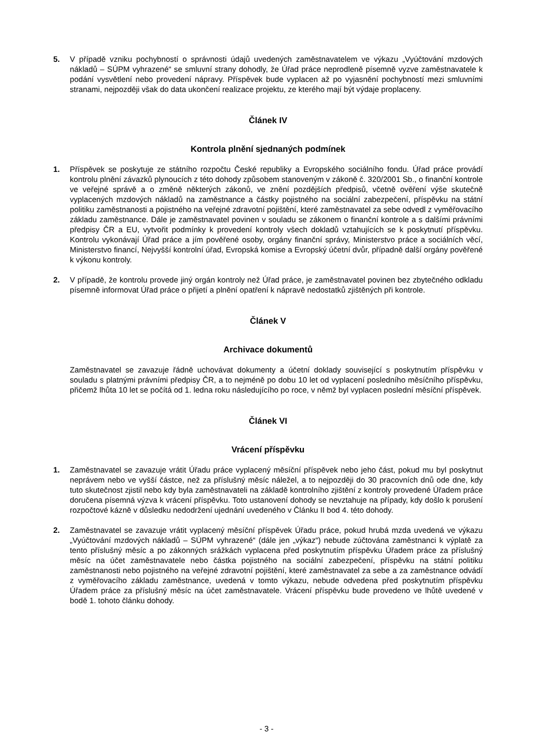5. V případě vzniku pochybností o správnosti údajů uvedených zaměstnavatelem ve výkazu „Vyúčtování mzdových nákladů – SÚPM vyhrazené“ se smluvní strany dohodly, že Úřad práce neprodleně písemně vyzve zaměstnavatele k podání vysvětlení nebo provedení nápravy. Příspěvek bude vyplacen až po vyjasnění pochybností mezi smluvními stranami, nejpozději však do data ukončení realizace projektu, ze kterého mají být výdaje proplaceny.
Článek IV
Kontrola plnění sjednaných podmínek
1. Příspěvek se poskytuje ze státního rozpočtu České republiky a Evropského sociálního fondu. Úřad práce provádí kontrolu plnění závazků plynoucích z této dohody způsobem stanoveným v zákoně č. 320/2001 Sb., o finanční kontrole ve veřejné správě a o změně některých zákonů, ve znění pozdějších předpisů, včetně ověření výše skutečně vyplacených mzdových nákladů na zaměstnance a částky pojistného na sociální zabezpečení, příspěvku na státní politiku zaměstnanosti a pojistného na veřejné zdravotní pojištění, které zaměstnavatel za sebe odvedl z vyměřovacího základu zaměstnance. Dále je zaměstnavatel povinen v souladu se zákonem o finanční kontrole a s dalšími právními předpisy ČR a EU, vytvořit podmínky k provedení kontroly všech dokladů vztahujících se k poskytnutí příspěvku. Kontrolu vykonávají Úřad práce a jím pověřené osoby, orgány finanční správy, Ministerstvo práce a sociálních věcí, Ministerstvo financí, Nejvyšší kontrolní úřad, Evropská komise a Evropský účetní dvůr, případně další orgány pověřené k výkonu kontroly.
2. V případě, že kontrolu provede jiný orgán kontroly než Úřad práce, je zaměstnavatel povinen bez zbytečného odkladu písemně informovat Úřad práce o přijetí a plnění opatření k nápravě nedostatků zjištěných při kontrole.
Článek V
Archivace dokumentů
Zaměstnavatel se zavazuje řádně uchovávat dokumenty a účetní doklady související s poskytnutím příspěvku v souladu s platnými právními předpisy ČR, a to nejméně po dobu 10 let od vyplacení posledního měsíčního příspěvku, přičemž lhůta 10 let se počítá od 1. ledna roku následujícího po roce, v němž byl vyplacen poslední měsíční příspěvek.
Článek VI
Vrácení příspěvku
1. Zaměstnavatel se zavazuje vrátit Úřadu práce vyplacený měsíční příspěvek nebo jeho část, pokud mu byl poskytnut neprávem nebo ve vyšší částce, než za příslušný měsíc náležel, a to nejpozději do 30 pracovních dnů ode dne, kdy tuto skutečnost zjistil nebo kdy byla zaměstnavateli na základě kontrolního zjištění z kontroly provedené Úřadem práce doručena písemná výzva k vrácení příspěvku. Toto ustanovení dohody se nevztahuje na případy, kdy došlo k porušení rozpočtové kázně v důsledku nedodržení ujednání uvedeného v Článku II bod 4. této dohody.
2. Zaměstnavatel se zavazuje vrátit vyplacený měsíční příspěvek Úřadu práce, pokud hrubá mzda uvedená ve výkazu „Vyúčtování mzdových nákladů – SÚPM vyhrazené“ (dále jen „výkaz“) nebude zúčtována zaměstnanci k výplatě za tento příslušný měsíc a po zákonných srážkách vyplacena před poskytnutím příspěvku Úřadem práce za příslušný měsíc na účet zaměstnavatele nebo částka pojistného na sociální zabezpečení, příspěvku na státní politiku zaměstnanosti nebo pojistného na veřejné zdravotní pojištění, které zaměstnavatel za sebe a za zaměstnance odvádí z vyměřovacího základu zaměstnance, uvedená v tomto výkazu, nebude odvedena před poskytnutím příspěvku Úřadem práce za příslušný měsíc na účet zaměstnavatele. Vrácení příspěvku bude provedeno ve lhůtě uvedené v bodě 1. tohoto článku dohody.
- 3 -